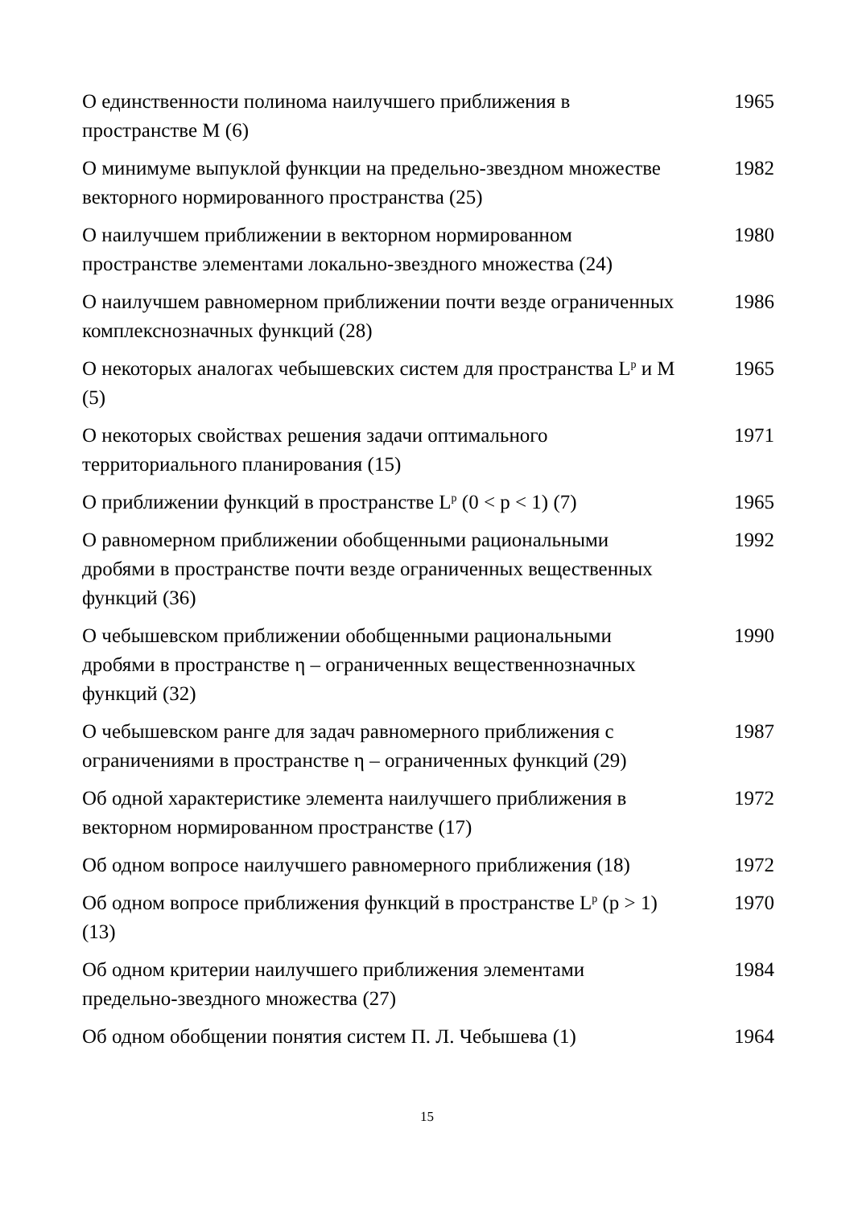| О единственности полинома наилучшего приближения в пространстве М (6) | 1965 |
| О минимуме выпуклой функции на предельно-звездном множестве векторного нормированного пространства (25) | 1982 |
| О наилучшем приближении в векторном нормированном пространстве элементами локально-звездного множества (24) | 1980 |
| О наилучшем равномерном приближении почти везде ограниченных комплекснозначных функций (28) | 1986 |
| О некоторых аналогах чебышевских систем для пространства L<sup>p</sup> и М (5) | 1965 |
| О некоторых свойствах решения задачи оптимального территориального планирования (15) | 1971 |
| О приближении функций в пространстве L<sup>p</sup> (0 < p < 1) (7) | 1965 |
| О равномерном приближении обобщенными рациональными дробями в пространстве почти везде ограниченных вещественных функций (36) | 1992 |
| О чебышевском приближении обобщенными рациональными дробями в пространстве η – ограниченных вещественнозначных функций (32) | 1990 |
| О чебышевском ранге для задач равномерного приближения с ограничениями в пространстве η – ограниченных функций (29) | 1987 |
| Об одной характеристике элемента наилучшего приближения в векторном нормированном пространстве (17) | 1972 |
| Об одном вопросе наилучшего равномерного приближения (18) | 1972 |
| Об одном вопросе приближения функций в пространстве L<sup>p</sup> (p > 1) (13) | 1970 |
| Об одном критерии наилучшего приближения элементами предельно-звездного множества (27) | 1984 |
| Об одном обобщении понятия систем П. Л. Чебышева (1) | 1964 |
15